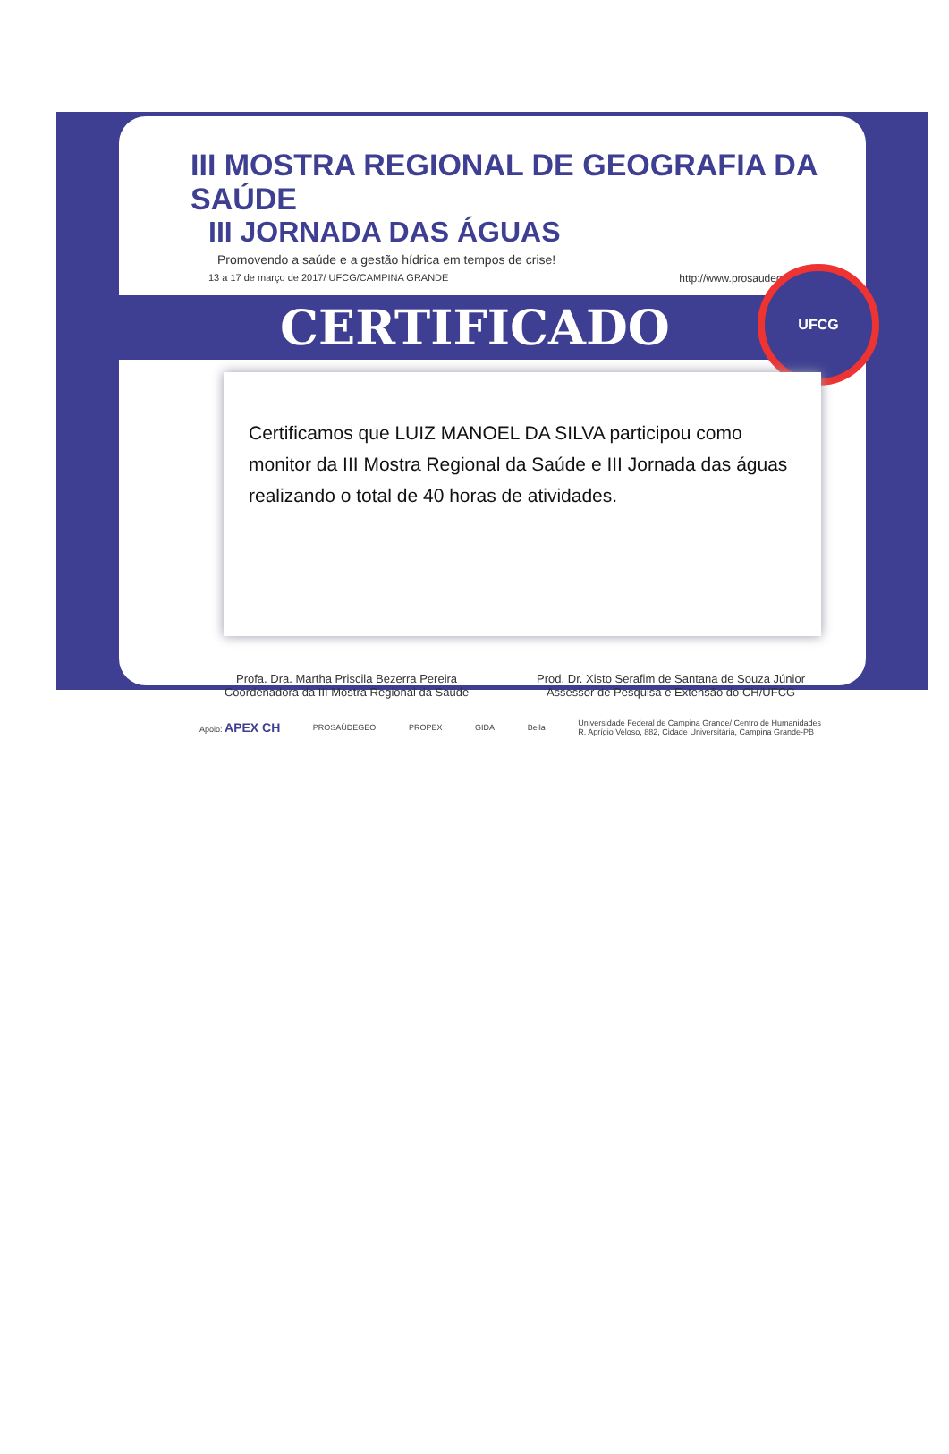III MOSTRA REGIONAL DE GEOGRAFIA DA SAÚDE
III JORNADA DAS ÁGUAS
Promovendo a saúde e a gestão hídrica em tempos de crise!
13 a 17 de março de 2017/ UFCG/CAMPINA GRANDE http://www.prosaudegeo.com.br
CERTIFICADO
UFCG
Certificamos que LUIZ MANOEL DA SILVA participou como monitor da III Mostra Regional da Saúde e III Jornada das águas realizando o total de 40 horas de atividades.
Profa. Dra. Martha Priscila Bezerra Pereira
Coordenadora da III Mostra Regional da Saúde
Prod. Dr. Xisto Serafim de Santana de Souza Júnior
Assessor de Pesquisa e Extensão do CH/UFCG
Apoio: APEX CH PROSAÚDEGEO PROPEX GIDA Bella Universidade Federal de Campina Grande/ Centro de Humanidades
R. Aprígio Veloso, 882, Cidade Universitária, Campina Grande-PB